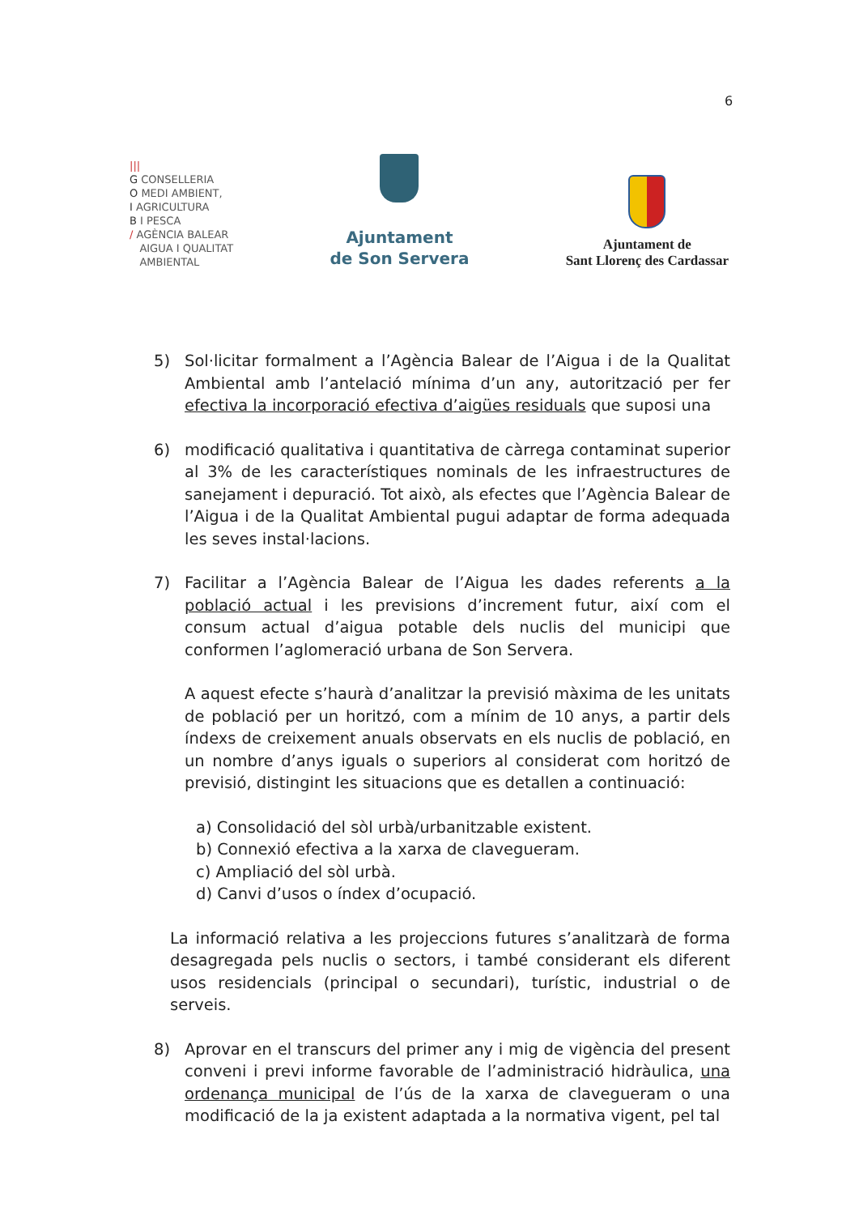6
|||
G CONSELLERIA
O MEDI AMBIENT,
I AGRICULTURA
B I PESCA
/ AGÈNCIA BALEAR
AIGUA I QUALITAT
AMBIENTAL
Ajuntament
de Son Servera
Ajuntament de
Sant Llorenç des Cardassar
5) Sol·licitar formalment a l’Agència Balear de l’Aigua i de la Qualitat Ambiental amb l’antelació mínima d’un any, autorització per fer efectiva la incorporació efectiva d’aigües residuals que suposi una
6) modificació qualitativa i quantitativa de càrrega contaminat superior al 3% de les característiques nominals de les infraestructures de sanejament i depuració. Tot això, als efectes que l’Agència Balear de l’Aigua i de la Qualitat Ambiental pugui adaptar de forma adequada les seves instal·lacions.
7) Facilitar a l’Agència Balear de l’Aigua les dades referents a la població actual i les previsions d’increment futur, així com el consum actual d’aigua potable dels nuclis del municipi que conformen l’aglomeració urbana de Son Servera.
A aquest efecte s’haurà d’analitzar la previsió màxima de les unitats de població per un horitzó, com a mínim de 10 anys, a partir dels índexs de creixement anuals observats en els nuclis de població, en un nombre d’anys iguals o superiors al considerat com horitzó de previsió, distingint les situacions que es detallen a continuació:
a) Consolidació del sòl urbà/urbanitzable existent.
b) Connexió efectiva a la xarxa de clavegueram.
c) Ampliació del sòl urbà.
d) Canvi d’usos o índex d’ocupació.
La informació relativa a les projeccions futures s’analitzarà de forma desagregada pels nuclis o sectors, i també considerant els diferent usos residencials (principal o secundari), turístic, industrial o de serveis.
8) Aprovar en el transcurs del primer any i mig de vigència del present conveni i previ informe favorable de l’administració hidràulica, una ordenança municipal de l’ús de la xarxa de clavegueram o una modificació de la ja existent adaptada a la normativa vigent, pel tal